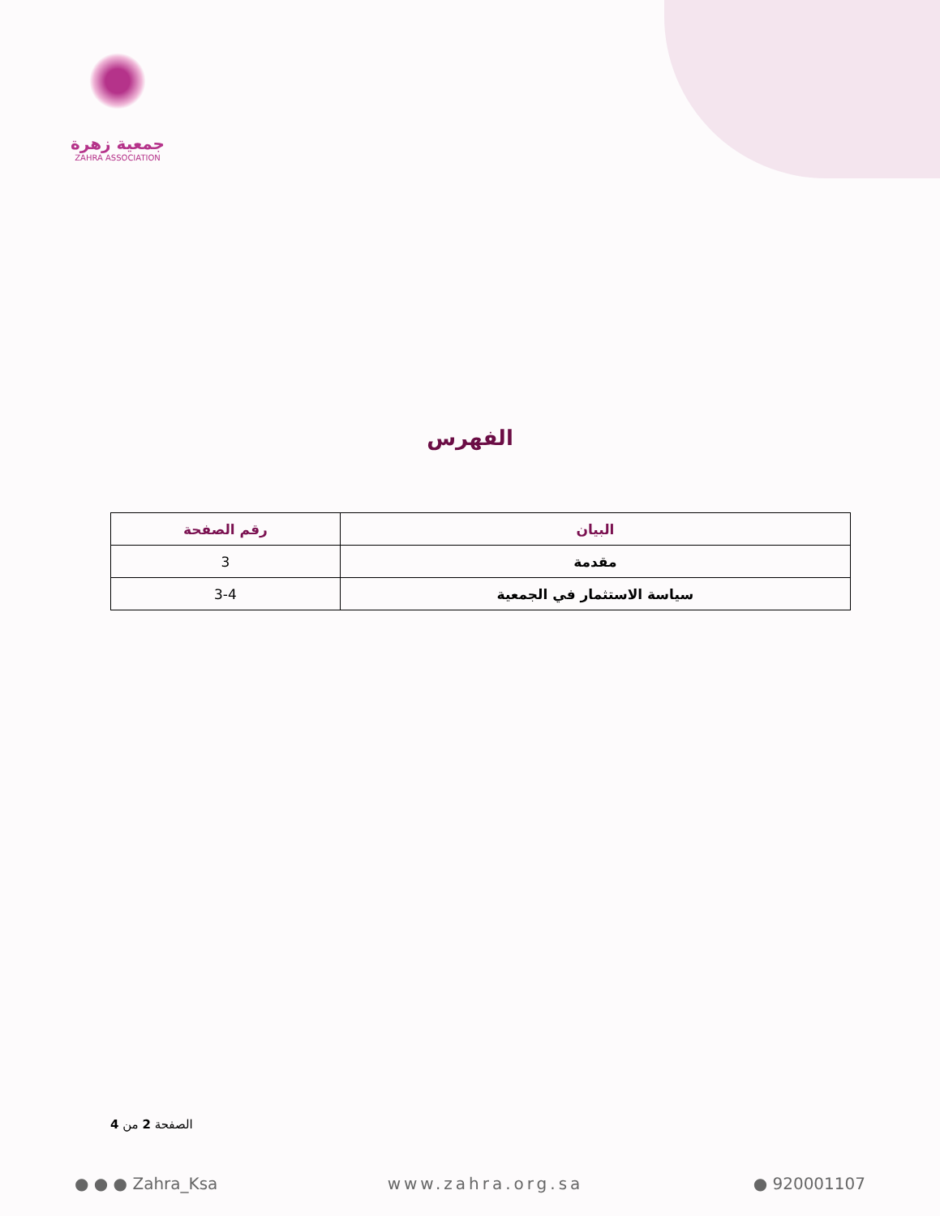جمعية زهرة
ZAHRA ASSOCIATION
الفهرس
| البيان | رقم الصفحة |
| --- | --- |
| مقدمة | 3 |
| سياسة الاستثمار في الجمعية | 3-4 |
الصفحة 2 من 4
● ● ● Zahra_Ksa www.zahra.org.sa ● 920001107